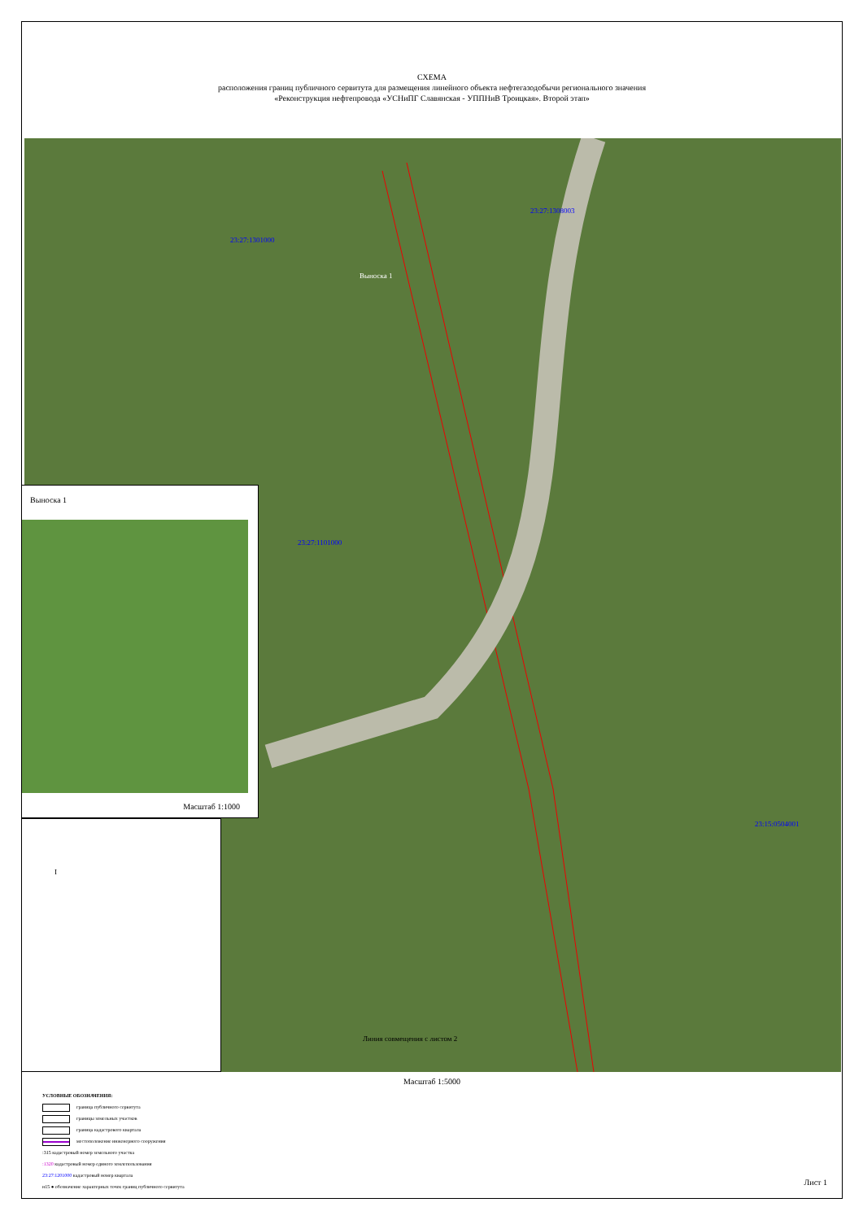СХЕМА
расположения границ публичного сервитута для размещения линейного объекта нефтегазодобычи регионального значения
«Реконструкция нефтепровода «УСНиПГ Славянская - УППНиВ Троицкая». Второй этап»
23:27:1301000
23:27:1308003
23:27:1101000
23:15:0504001
Выноска 1
Линия совмещения с листом 2
Выноска 1
Масштаб 1:1000
I
Масштаб 1:5000
УСЛОВНЫЕ ОБОЗНАЧЕНИЯ:
граница публичного сервитута
границы земельных участков
граница кадастрового квартала
местоположение инженерного сооружения
:315 кадастровый номер земельного участка
:1320 кадастровый номер единого землепользования
23:27:1201000 кадастровый номер квартала
н15 ● обозначение характерных точек границ публичного сервитута
Лист 1